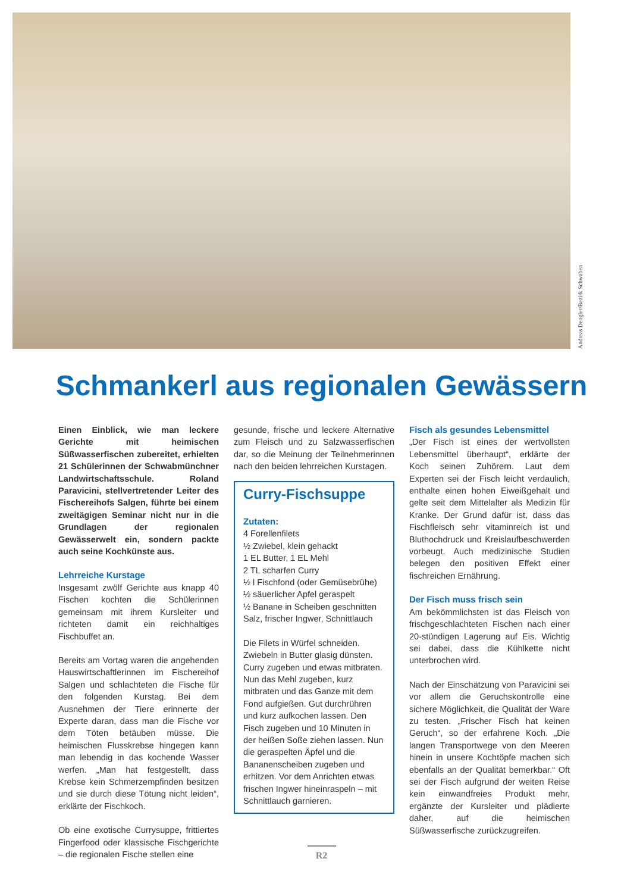Andreas Dengler/Bezirk Schwaben
Schmankerl aus regionalen Gewässern
Einen Einblick, wie man leckere Gerichte mit heimischen Süßwasserfischen zubereitet, erhielten 21 Schülerinnen der Schwabmünchner Landwirtschaftsschule. Roland Paravicini, stellvertretender Leiter des Fischereihofs Salgen, führte bei einem zweitägigen Seminar nicht nur in die Grundlagen der regionalen Gewässerwelt ein, sondern packte auch seine Kochkünste aus.
Lehrreiche Kurstage
Insgesamt zwölf Gerichte aus knapp 40 Fischen kochten die Schülerinnen gemeinsam mit ihrem Kursleiter und richteten damit ein reichhaltiges Fischbuffet an.
Bereits am Vortag waren die angehenden Hauswirtschaftlerinnen im Fischereihof Salgen und schlachteten die Fische für den folgenden Kurstag. Bei dem Ausnehmen der Tiere erinnerte der Experte daran, dass man die Fische vor dem Töten betäuben müsse. Die heimischen Flusskrebse hingegen kann man lebendig in das kochende Wasser werfen. „Man hat festgestellt, dass Krebse kein Schmerzempfinden besitzen und sie durch diese Tötung nicht leiden“, erklärte der Fischkoch.
Ob eine exotische Currysuppe, frittiertes Fingerfood oder klassische Fischgerichte – die regionalen Fische stellen eine
gesunde, frische und leckere Alternative zum Fleisch und zu Salzwasserfischen dar, so die Meinung der Teilnehmerinnen nach den beiden lehrreichen Kurstagen.
Curry-Fischsuppe
Zutaten:
4 Forellenfilets
½ Zwiebel, klein gehackt
1 EL Butter, 1 EL Mehl
2 TL scharfen Curry
½ l Fischfond (oder Gemüsebrühe)
½ säuerlicher Apfel geraspelt
½ Banane in Scheiben geschnitten
Salz, frischer Ingwer, Schnittlauch
Die Filets in Würfel schneiden. Zwiebeln in Butter glasig dünsten. Curry zugeben und etwas mitbraten. Nun das Mehl zugeben, kurz mitbraten und das Ganze mit dem Fond aufgießen. Gut durchrühren und kurz aufkochen lassen. Den Fisch zugeben und 10 Minuten in der heißen Soße ziehen lassen. Nun die geraspelten Äpfel und die Bananenscheiben zugeben und erhitzen. Vor dem Anrichten etwas frischen Ingwer hineinraspeln – mit Schnittlauch garnieren.
Fisch als gesundes Lebensmittel
„Der Fisch ist eines der wertvollsten Lebensmittel überhaupt“, erklärte der Koch seinen Zuhörern. Laut dem Experten sei der Fisch leicht verdaulich, enthalte einen hohen Eiweißgehalt und gelte seit dem Mittelalter als Medizin für Kranke. Der Grund dafür ist, dass das Fischfleisch sehr vitaminreich ist und Bluthochdruck und Kreislaufbeschwerden vorbeugt. Auch medizinische Studien belegen den positiven Effekt einer fischreichen Ernährung.
Der Fisch muss frisch sein
Am bekömmlichsten ist das Fleisch von frischgeschlachteten Fischen nach einer 20-stündigen Lagerung auf Eis. Wichtig sei dabei, dass die Kühlkette nicht unterbrochen wird.
Nach der Einschätzung von Paravicini sei vor allem die Geruchskontrolle eine sichere Möglichkeit, die Qualität der Ware zu testen. „Frischer Fisch hat keinen Geruch“, so der erfahrene Koch. „Die langen Transportwege von den Meeren hinein in unsere Kochtöpfe machen sich ebenfalls an der Qualität bemerkbar.“ Oft sei der Fisch aufgrund der weiten Reise kein einwandfreies Produkt mehr, ergänzte der Kursleiter und plädierte daher, auf die heimischen Süßwasserfische zurückzugreifen.
R2